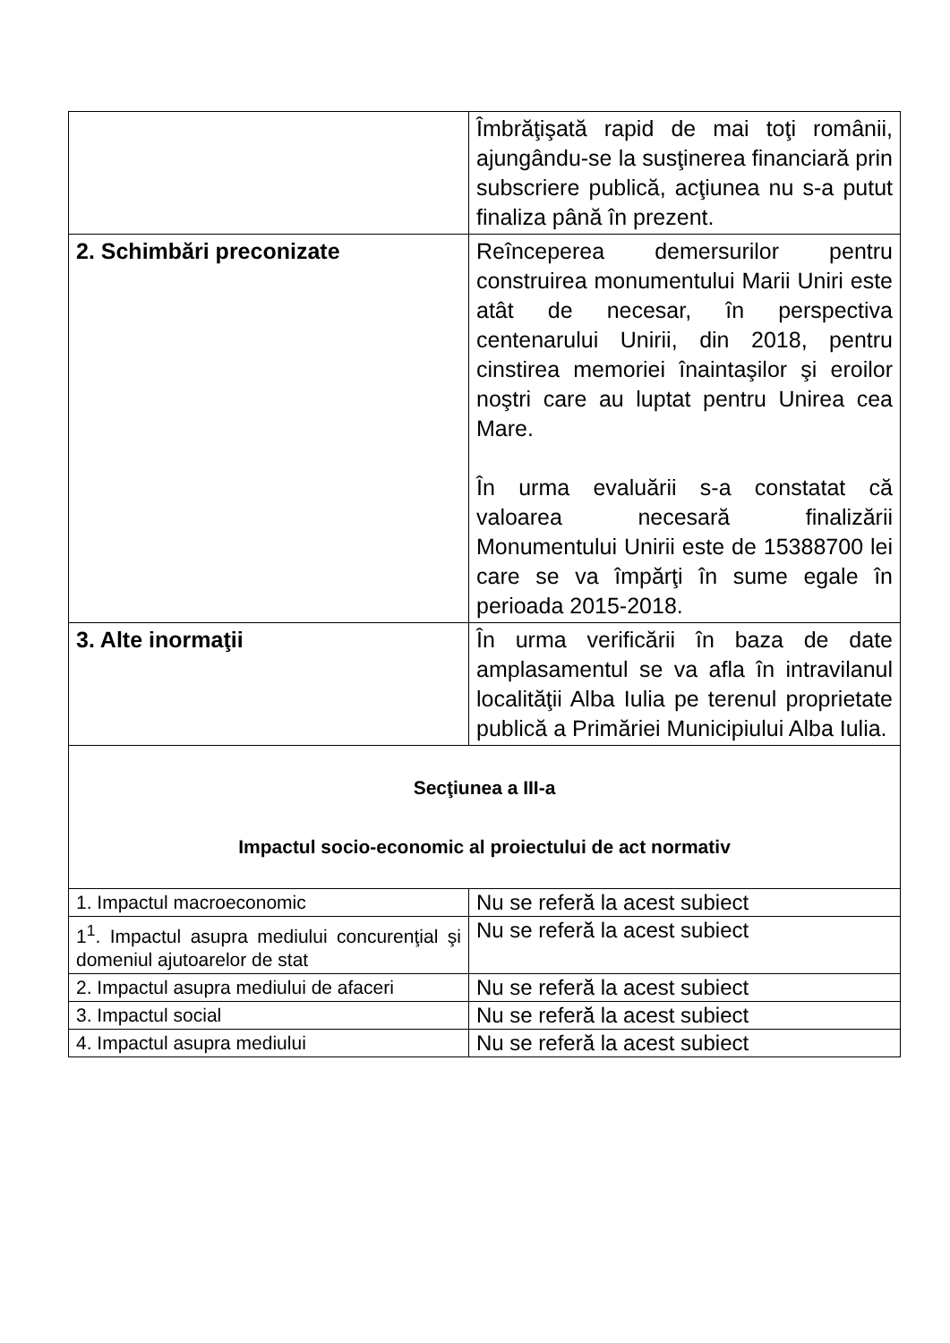| | Îmbrăţişată rapid de mai toţi românii, ajungându-se la susţinerea financiară prin subscriere publică, acţiunea nu s-a putut finaliza până în prezent. |
| 2. Schimbări preconizate | Reînceperea demersurilor pentru construirea monumentului Marii Uniri este atât de necesar, în perspectiva centenarului Unirii, din 2018, pentru cinstirea memoriei înaintaşilor şi eroilor noştri care au luptat pentru Unirea cea Mare. În urma evaluării s-a constatat că valoarea necesară finalizării Monumentului Unirii este de 15388700 lei care se va împărţi în sume egale în perioada 2015-2018. |
| 3. Alte inormaţii | În urma verificării în baza de date amplasamentul se va afla în intravilanul localităţii Alba Iulia pe terenul proprietate publică a Primăriei Municipiului Alba Iulia. |
| Secţiunea a III-a Impactul socio-economic al proiectului de act normativ | |
| 1. Impactul macroeconomic | Nu se referă la acest subiect |
| 1<sup>1</sup>. Impactul asupra mediului concurenţial şi domeniul ajutoarelor de stat | Nu se referă la acest subiect |
| 2. Impactul asupra mediului de afaceri | Nu se referă la acest subiect |
| 3. Impactul social | Nu se referă la acest subiect |
| 4. Impactul asupra mediului | Nu se referă la acest subiect |